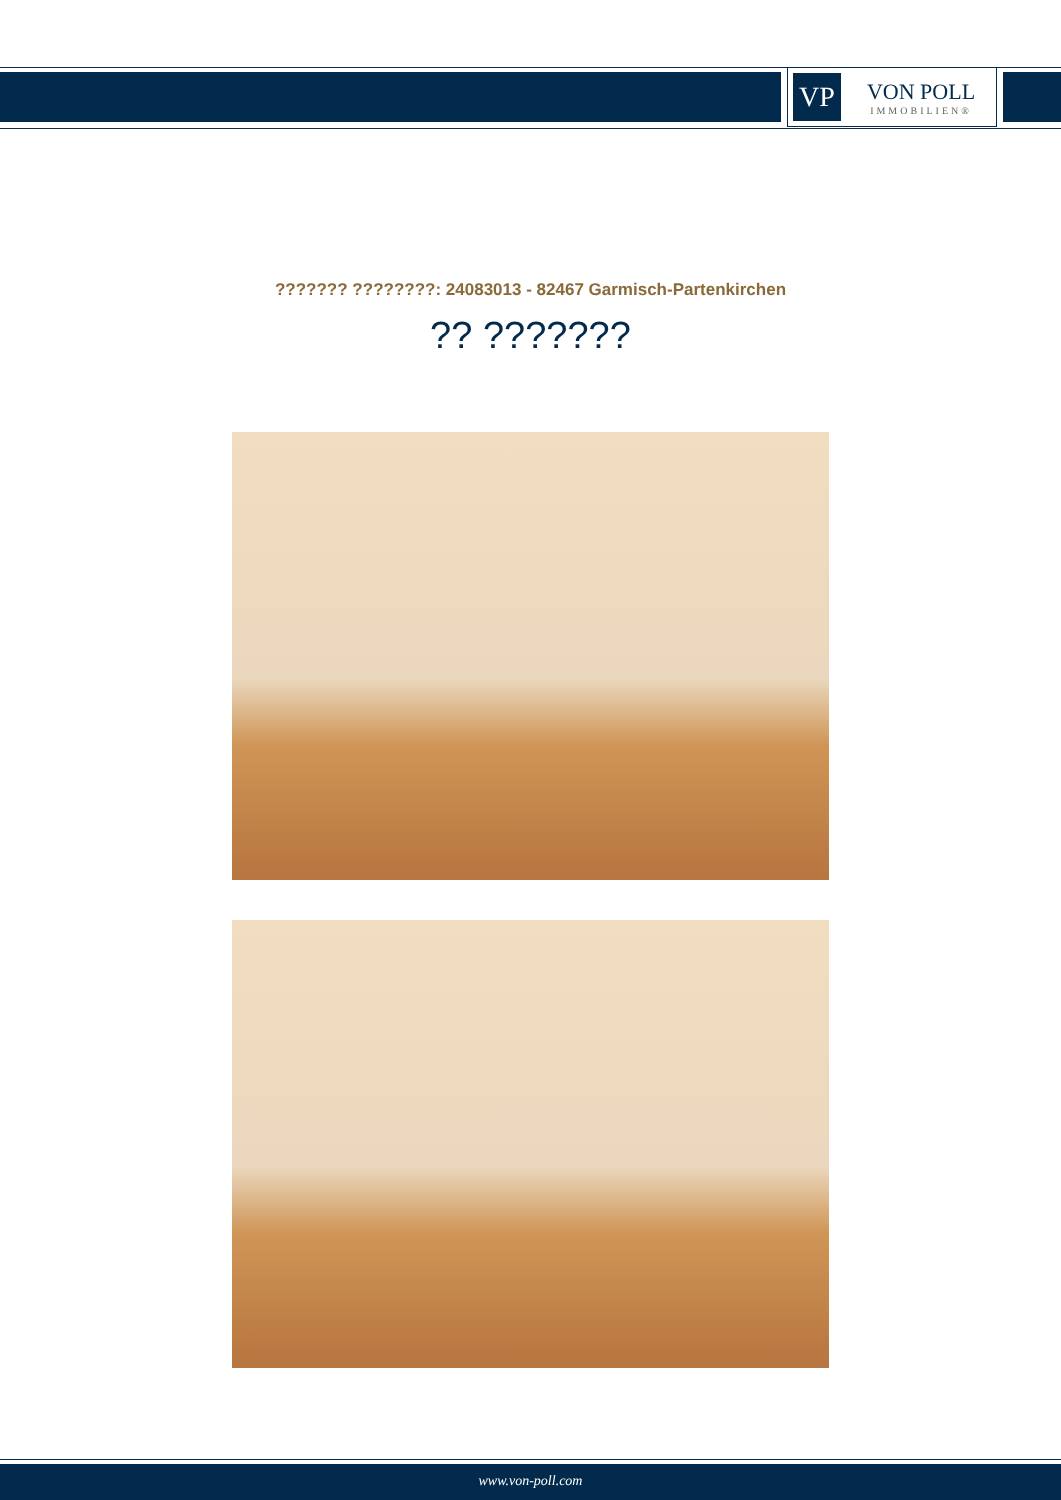VP
VON POLL
IMMOBILIEN®
??????? ????????: 24083013 - 82467 Garmisch-Partenkirchen
?? ???????
www.von-poll.com